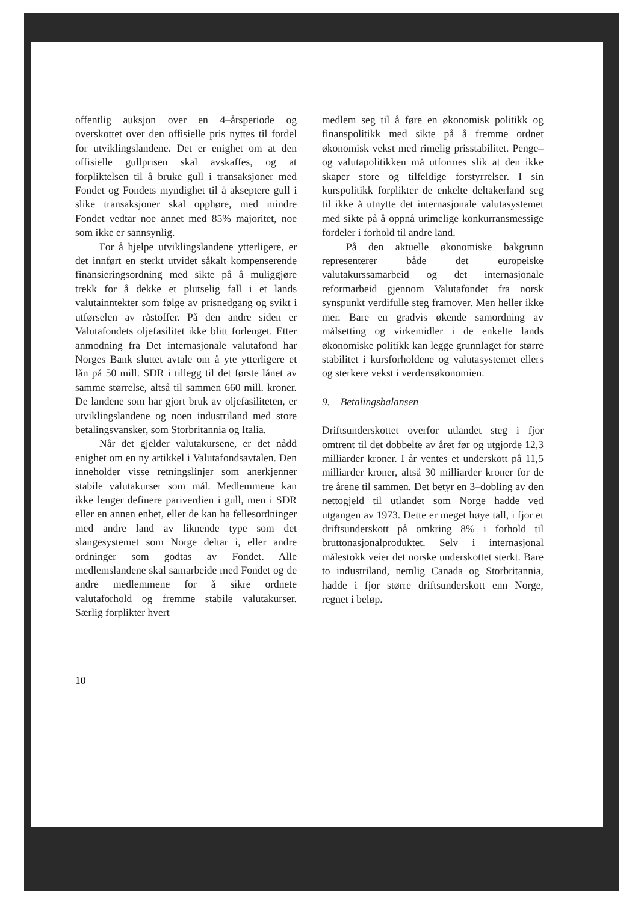offentlig auksjon over en 4–årsperiode og overskottet over den offisielle pris nyttes til fordel for utviklingslandene. Det er enighet om at den offisielle gullprisen skal avskaffes, og at forpliktelsen til å bruke gull i transaksjoner med Fondet og Fondets myndighet til å akseptere gull i slike transaksjoner skal opphøre, med mindre Fondet vedtar noe annet med 85% majoritet, noe som ikke er sannsynlig.
For å hjelpe utviklingslandene ytterligere, er det innført en sterkt utvidet såkalt kompenserende finansieringsordning med sikte på å muliggjøre trekk for å dekke et plutselig fall i et lands valutainntekter som følge av prisnedgang og svikt i utførselen av råstoffer. På den andre siden er Valutafondets oljefasilitet ikke blitt forlenget. Etter anmodning fra Det internasjonale valutafond har Norges Bank sluttet avtale om å yte ytterligere et lån på 50 mill. SDR i tillegg til det første lånet av samme størrelse, altså til sammen 660 mill. kroner. De landene som har gjort bruk av oljefasiliteten, er utviklingslandene og noen industriland med store betalingsvansker, som Storbritannia og Italia.
Når det gjelder valutakursene, er det nådd enighet om en ny artikkel i Valutafondsavtalen. Den inneholder visse retningslinjer som anerkjenner stabile valutakurser som mål. Medlemmene kan ikke lenger definere pariverdien i gull, men i SDR eller en annen enhet, eller de kan ha fellesordninger med andre land av liknende type som det slangesystemet som Norge deltar i, eller andre ordninger som godtas av Fondet. Alle medlemslandene skal samarbeide med Fondet og de andre medlemmene for å sikre ordnete valutaforhold og fremme stabile valutakurser. Særlig forplikter hvert
medlem seg til å føre en økonomisk politikk og finanspolitikk med sikte på å fremme ordnet økonomisk vekst med rimelig prisstabilitet. Penge– og valutapolitikken må utformes slik at den ikke skaper store og tilfeldige forstyrrelser. I sin kurspolitikk forplikter de enkelte deltakerland seg til ikke å utnytte det internasjonale valutasystemet med sikte på å oppnå urimelige konkurransmessige fordeler i forhold til andre land.
På den aktuelle økonomiske bakgrunn representerer både det europeiske valutakurssamarbeid og det internasjonale reformarbeid gjennom Valutafondet fra norsk synspunkt verdifulle steg framover. Men heller ikke mer. Bare en gradvis økende samordning av målsetting og virkemidler i de enkelte lands økonomiske politikk kan legge grunnlaget for større stabilitet i kursforholdene og valutasystemet ellers og sterkere vekst i verdensøkonomien.
9. Betalingsbalansen
Driftsunderskottet overfor utlandet steg i fjor omtrent til det dobbelte av året før og utgjorde 12,3 milliarder kroner. I år ventes et underskott på 11,5 milliarder kroner, altså 30 milliarder kroner for de tre årene til sammen. Det betyr en 3–dobling av den nettogjeld til utlandet som Norge hadde ved utgangen av 1973. Dette er meget høye tall, i fjor et driftsunderskott på omkring 8% i forhold til bruttonasjonalproduktet. Selv i internasjonal målestokk veier det norske underskottet sterkt. Bare to industriland, nemlig Canada og Storbritannia, hadde i fjor større driftsunderskott enn Norge, regnet i beløp.
10